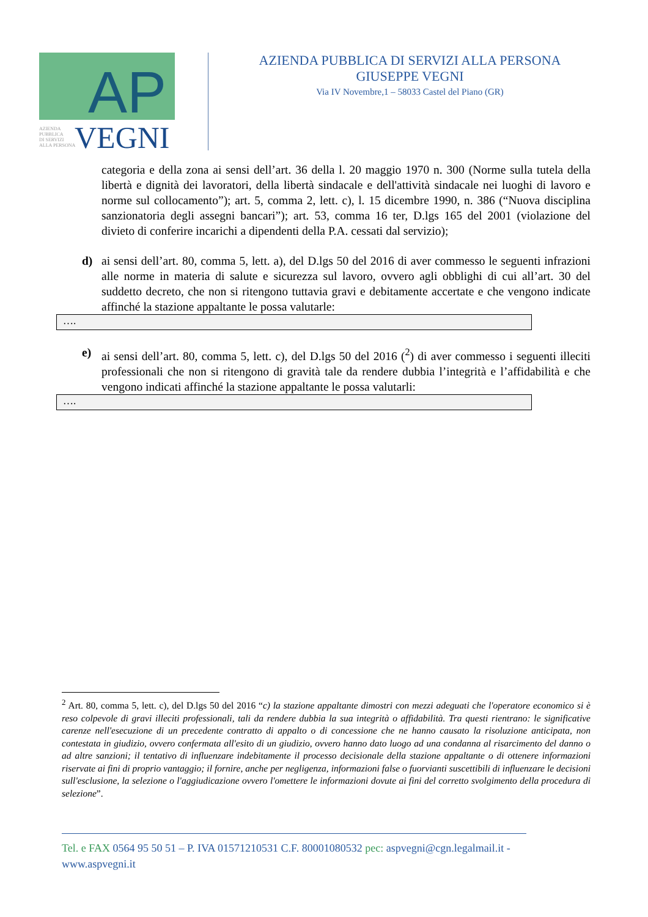AP
AZIENDA
PUBBLICA
DI SERVIZI
ALLA PERSONA
VEGNI
AZIENDA PUBBLICA DI SERVIZI ALLA PERSONA
GIUSEPPE VEGNI
Via IV Novembre,1 – 58033 Castel del Piano (GR)
categoria e della zona ai sensi dell’art. 36 della l. 20 maggio 1970 n. 300 (Norme sulla tutela della libertà e dignità dei lavoratori, della libertà sindacale e dell'attività sindacale nei luoghi di lavoro e norme sul collocamento”); art. 5, comma 2, lett. c), l. 15 dicembre 1990, n. 386 (“Nuova disciplina sanzionatoria degli assegni bancari”); art. 53, comma 16 ter, D.lgs 165 del 2001 (violazione del divieto di conferire incarichi a dipendenti della P.A. cessati dal servizio);
d) ai sensi dell’art. 80, comma 5, lett. a), del D.lgs 50 del 2016 di aver commesso le seguenti infrazioni alle norme in materia di salute e sicurezza sul lavoro, ovvero agli obblighi di cui all’art. 30 del suddetto decreto, che non si ritengono tuttavia gravi e debitamente accertate e che vengono indicate affinché la stazione appaltante le possa valutarle:
….
e) ai sensi dell’art. 80, comma 5, lett. c), del D.lgs 50 del 2016 (<sup>2</sup>) di aver commesso i seguenti illeciti professionali che non si ritengono di gravità tale da rendere dubbia l’integrità e l’affidabilità e che vengono indicati affinché la stazione appaltante le possa valutarli:
….
<sup>2</sup> Art. 80, comma 5, lett. c), del D.lgs 50 del 2016 “c) la stazione appaltante dimostri con mezzi adeguati che l'operatore economico si è reso colpevole di gravi illeciti professionali, tali da rendere dubbia la sua integrità o affidabilità. Tra questi rientrano: le significative carenze nell'esecuzione di un precedente contratto di appalto o di concessione che ne hanno causato la risoluzione anticipata, non contestata in giudizio, ovvero confermata all'esito di un giudizio, ovvero hanno dato luogo ad una condanna al risarcimento del danno o ad altre sanzioni; il tentativo di influenzare indebitamente il processo decisionale della stazione appaltante o di ottenere informazioni riservate ai fini di proprio vantaggio; il fornire, anche per negligenza, informazioni false o fuorvianti suscettibili di influenzare le decisioni sull'esclusione, la selezione o l'aggiudicazione ovvero l'omettere le informazioni dovute ai fini del corretto svolgimento della procedura di selezione”.
Tel. e FAX 0564 95 50 51 – P. IVA 01571210531 C.F. 80001080532 pec: aspvegni@cgn.legalmail.it -
www.aspvegni.it